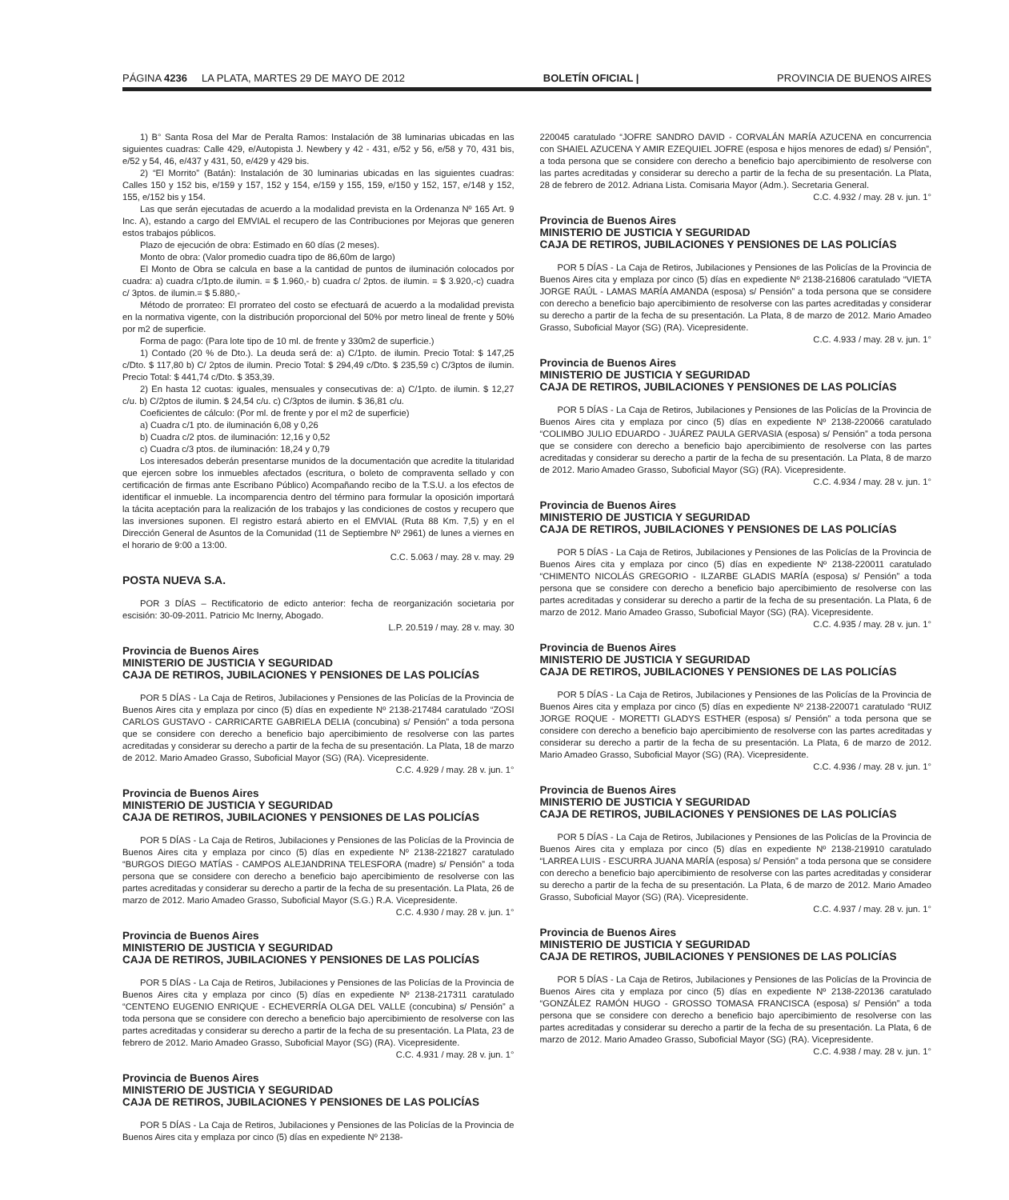PÁGINA 4236 LA PLATA, MARTES 29 DE MAYO DE 2012 BOLETÍN OFICIAL | PROVINCIA DE BUENOS AIRES
1) B° Santa Rosa del Mar de Peralta Ramos: Instalación de 38 luminarias ubicadas en las siguientes cuadras: Calle 429, e/Autopista J. Newbery y 42 - 431, e/52 y 56, e/58 y 70, 431 bis, e/52 y 54, 46, e/437 y 431, 50, e/429 y 429 bis.
2) “El Morrito” (Batán): Instalación de 30 luminarias ubicadas en las siguientes cuadras: Calles 150 y 152 bis, e/159 y 157, 152 y 154, e/159 y 155, 159, e/150 y 152, 157, e/148 y 152, 155, e/152 bis y 154.
Las que serán ejecutadas de acuerdo a la modalidad prevista en la Ordenanza Nº 165 Art. 9 Inc. A), estando a cargo del EMVIAL el recupero de las Contribuciones por Mejoras que generen estos trabajos públicos.
Plazo de ejecución de obra: Estimado en 60 días (2 meses).
Monto de obra: (Valor promedio cuadra tipo de 86,60m de largo)
El Monto de Obra se calcula en base a la cantidad de puntos de iluminación colocados por cuadra: a) cuadra c/1pto.de ilumin. = $ 1.960,- b) cuadra c/ 2ptos. de ilumin. = $ 3.920,-c) cuadra c/ 3ptos. de ilumin.= $ 5.880,-
Método de prorrateo: El prorrateo del costo se efectuará de acuerdo a la modalidad prevista en la normativa vigente, con la distribución proporcional del 50% por metro lineal de frente y 50% por m2 de superficie.
Forma de pago: (Para lote tipo de 10 ml. de frente y 330m2 de superficie.)
1) Contado (20 % de Dto.). La deuda será de: a) C/1pto. de ilumin. Precio Total: $ 147,25 c/Dto. $ 117,80 b) C/ 2ptos de ilumin. Precio Total: $ 294,49 c/Dto. $ 235,59 c) C/3ptos de ilumin. Precio Total: $ 441,74 c/Dto. $ 353,39.
2) En hasta 12 cuotas: iguales, mensuales y consecutivas de: a) C/1pto. de ilumin. $ 12,27 c/u. b) C/2ptos de ilumin. $ 24,54 c/u. c) C/3ptos de ilumin. $ 36,81 c/u.
Coeficientes de cálculo: (Por ml. de frente y por el m2 de superficie)
a) Cuadra c/1 pto. de iluminación 6,08 y 0,26
b) Cuadra c/2 ptos. de iluminación: 12,16 y 0,52
c) Cuadra c/3 ptos. de iluminación: 18,24 y 0,79
Los interesados deberán presentarse munidos de la documentación que acredite la titularidad que ejercen sobre los inmuebles afectados (escritura, o boleto de compraventa sellado y con certificación de firmas ante Escribano Público) Acompañando recibo de la T.S.U. a los efectos de identificar el inmueble. La incomparencia dentro del término para formular la oposición importará la tácita aceptación para la realización de los trabajos y las condiciones de costos y recupero que las inversiones suponen. El registro estará abierto en el EMVIAL (Ruta 88 Km. 7,5) y en el Dirección General de Asuntos de la Comunidad (11 de Septiembre Nº 2961) de lunes a viernes en el horario de 9:00 a 13:00.
C.C. 5.063 / may. 28 v. may. 29
POSTA NUEVA S.A.
POR 3 DÍAS – Rectificatorio de edicto anterior: fecha de reorganización societaria por escisión: 30-09-2011. Patricio Mc Inerny, Abogado.
L.P. 20.519 / may. 28 v. may. 30
Provincia de Buenos Aires
MINISTERIO DE JUSTICIA Y SEGURIDAD
CAJA DE RETIROS, JUBILACIONES Y PENSIONES DE LAS POLICÍAS
POR 5 DÍAS - La Caja de Retiros, Jubilaciones y Pensiones de las Policías de la Provincia de Buenos Aires cita y emplaza por cinco (5) días en expediente Nº 2138-217484 caratulado “ZOSI CARLOS GUSTAVO - CARRICARTE GABRIELA DELIA (concubina) s/ Pensión” a toda persona que se considere con derecho a beneficio bajo apercibimiento de resolverse con las partes acreditadas y considerar su derecho a partir de la fecha de su presentación. La Plata, 18 de marzo de 2012. Mario Amadeo Grasso, Suboficial Mayor (SG) (RA). Vicepresidente.
C.C. 4.929 / may. 28 v. jun. 1°
Provincia de Buenos Aires
MINISTERIO DE JUSTICIA Y SEGURIDAD
CAJA DE RETIROS, JUBILACIONES Y PENSIONES DE LAS POLICÍAS
POR 5 DÍAS - La Caja de Retiros, Jubilaciones y Pensiones de las Policías de la Provincia de Buenos Aires cita y emplaza por cinco (5) días en expediente Nº 2138-221827 caratulado “BURGOS DIEGO MATÍAS - CAMPOS ALEJANDRINA TELESFORA (madre) s/ Pensión” a toda persona que se considere con derecho a beneficio bajo apercibimiento de resolverse con las partes acreditadas y considerar su derecho a partir de la fecha de su presentación. La Plata, 26 de marzo de 2012. Mario Amadeo Grasso, Suboficial Mayor (S.G.) R.A. Vicepresidente.
C.C. 4.930 / may. 28 v. jun. 1°
Provincia de Buenos Aires
MINISTERIO DE JUSTICIA Y SEGURIDAD
CAJA DE RETIROS, JUBILACIONES Y PENSIONES DE LAS POLICÍAS
POR 5 DÍAS - La Caja de Retiros, Jubilaciones y Pensiones de las Policías de la Provincia de Buenos Aires cita y emplaza por cinco (5) días en expediente Nº 2138-217311 caratulado “CENTENO EUGENIO ENRIQUE - ECHEVERRÍA OLGA DEL VALLE (concubina) s/ Pensión” a toda persona que se considere con derecho a beneficio bajo apercibimiento de resolverse con las partes acreditadas y considerar su derecho a partir de la fecha de su presentación. La Plata, 23 de febrero de 2012. Mario Amadeo Grasso, Suboficial Mayor (SG) (RA). Vicepresidente.
C.C. 4.931 / may. 28 v. jun. 1°
Provincia de Buenos Aires
MINISTERIO DE JUSTICIA Y SEGURIDAD
CAJA DE RETIROS, JUBILACIONES Y PENSIONES DE LAS POLICÍAS
POR 5 DÍAS - La Caja de Retiros, Jubilaciones y Pensiones de las Policías de la Provincia de Buenos Aires cita y emplaza por cinco (5) días en expediente Nº 2138-
220045 caratulado “JOFRE SANDRO DAVID - CORVALÁN MARÍA AZUCENA en concurrencia con SHAIEL AZUCENA Y AMIR EZEQUIEL JOFRE (esposa e hijos menores de edad) s/ Pensión”, a toda persona que se considere con derecho a beneficio bajo apercibimiento de resolverse con las partes acreditadas y considerar su derecho a partir de la fecha de su presentación. La Plata, 28 de febrero de 2012. Adriana Lista. Comisaria Mayor (Adm.). Secretaria General.
C.C. 4.932 / may. 28 v. jun. 1°
Provincia de Buenos Aires
MINISTERIO DE JUSTICIA Y SEGURIDAD
CAJA DE RETIROS, JUBILACIONES Y PENSIONES DE LAS POLICÍAS
POR 5 DÍAS - La Caja de Retiros, Jubilaciones y Pensiones de las Policías de la Provincia de Buenos Aires cita y emplaza por cinco (5) días en expediente Nº 2138-216806 caratulado “VIETA JORGE RAÚL - LAMAS MARÍA AMANDA (esposa) s/ Pensión” a toda persona que se considere con derecho a beneficio bajo apercibimiento de resolverse con las partes acreditadas y considerar su derecho a partir de la fecha de su presentación. La Plata, 8 de marzo de 2012. Mario Amadeo Grasso, Suboficial Mayor (SG) (RA). Vicepresidente.
C.C. 4.933 / may. 28 v. jun. 1°
Provincia de Buenos Aires
MINISTERIO DE JUSTICIA Y SEGURIDAD
CAJA DE RETIROS, JUBILACIONES Y PENSIONES DE LAS POLICÍAS
POR 5 DÍAS - La Caja de Retiros, Jubilaciones y Pensiones de las Policías de la Provincia de Buenos Aires cita y emplaza por cinco (5) días en expediente Nº 2138-220066 caratulado “COLIMBO JULIO EDUARDO - JUÁREZ PAULA GERVASIA (esposa) s/ Pensión” a toda persona que se considere con derecho a beneficio bajo apercibimiento de resolverse con las partes acreditadas y considerar su derecho a partir de la fecha de su presentación. La Plata, 8 de marzo de 2012. Mario Amadeo Grasso, Suboficial Mayor (SG) (RA). Vicepresidente.
C.C. 4.934 / may. 28 v. jun. 1°
Provincia de Buenos Aires
MINISTERIO DE JUSTICIA Y SEGURIDAD
CAJA DE RETIROS, JUBILACIONES Y PENSIONES DE LAS POLICÍAS
POR 5 DÍAS - La Caja de Retiros, Jubilaciones y Pensiones de las Policías de la Provincia de Buenos Aires cita y emplaza por cinco (5) días en expediente Nº 2138-220011 caratulado “CHIMENTO NICOLÁS GREGORIO - ILZARBE GLADIS MARÍA (esposa) s/ Pensión” a toda persona que se considere con derecho a beneficio bajo apercibimiento de resolverse con las partes acreditadas y considerar su derecho a partir de la fecha de su presentación. La Plata, 6 de marzo de 2012. Mario Amadeo Grasso, Suboficial Mayor (SG) (RA). Vicepresidente.
C.C. 4.935 / may. 28 v. jun. 1°
Provincia de Buenos Aires
MINISTERIO DE JUSTICIA Y SEGURIDAD
CAJA DE RETIROS, JUBILACIONES Y PENSIONES DE LAS POLICÍAS
POR 5 DÍAS - La Caja de Retiros, Jubilaciones y Pensiones de las Policías de la Provincia de Buenos Aires cita y emplaza por cinco (5) días en expediente Nº 2138-220071 caratulado “RUIZ JORGE ROQUE - MORETTI GLADYS ESTHER (esposa) s/ Pensión” a toda persona que se considere con derecho a beneficio bajo apercibimiento de resolverse con las partes acreditadas y considerar su derecho a partir de la fecha de su presentación. La Plata, 6 de marzo de 2012. Mario Amadeo Grasso, Suboficial Mayor (SG) (RA). Vicepresidente.
C.C. 4.936 / may. 28 v. jun. 1°
Provincia de Buenos Aires
MINISTERIO DE JUSTICIA Y SEGURIDAD
CAJA DE RETIROS, JUBILACIONES Y PENSIONES DE LAS POLICÍAS
POR 5 DÍAS - La Caja de Retiros, Jubilaciones y Pensiones de las Policías de la Provincia de Buenos Aires cita y emplaza por cinco (5) días en expediente Nº 2138-219910 caratulado “LARREA LUIS - ESCURRA JUANA MARÍA (esposa) s/ Pensión” a toda persona que se considere con derecho a beneficio bajo apercibimiento de resolverse con las partes acreditadas y considerar su derecho a partir de la fecha de su presentación. La Plata, 6 de marzo de 2012. Mario Amadeo Grasso, Suboficial Mayor (SG) (RA). Vicepresidente.
C.C. 4.937 / may. 28 v. jun. 1°
Provincia de Buenos Aires
MINISTERIO DE JUSTICIA Y SEGURIDAD
CAJA DE RETIROS, JUBILACIONES Y PENSIONES DE LAS POLICÍAS
POR 5 DÍAS - La Caja de Retiros, Jubilaciones y Pensiones de las Policías de la Provincia de Buenos Aires cita y emplaza por cinco (5) días en expediente Nº 2138-220136 caratulado “GONZÁLEZ RAMÓN HUGO - GROSSO TOMASA FRANCISCA (esposa) s/ Pensión” a toda persona que se considere con derecho a beneficio bajo apercibimiento de resolverse con las partes acreditadas y considerar su derecho a partir de la fecha de su presentación. La Plata, 6 de marzo de 2012. Mario Amadeo Grasso, Suboficial Mayor (SG) (RA). Vicepresidente.
C.C. 4.938 / may. 28 v. jun. 1°